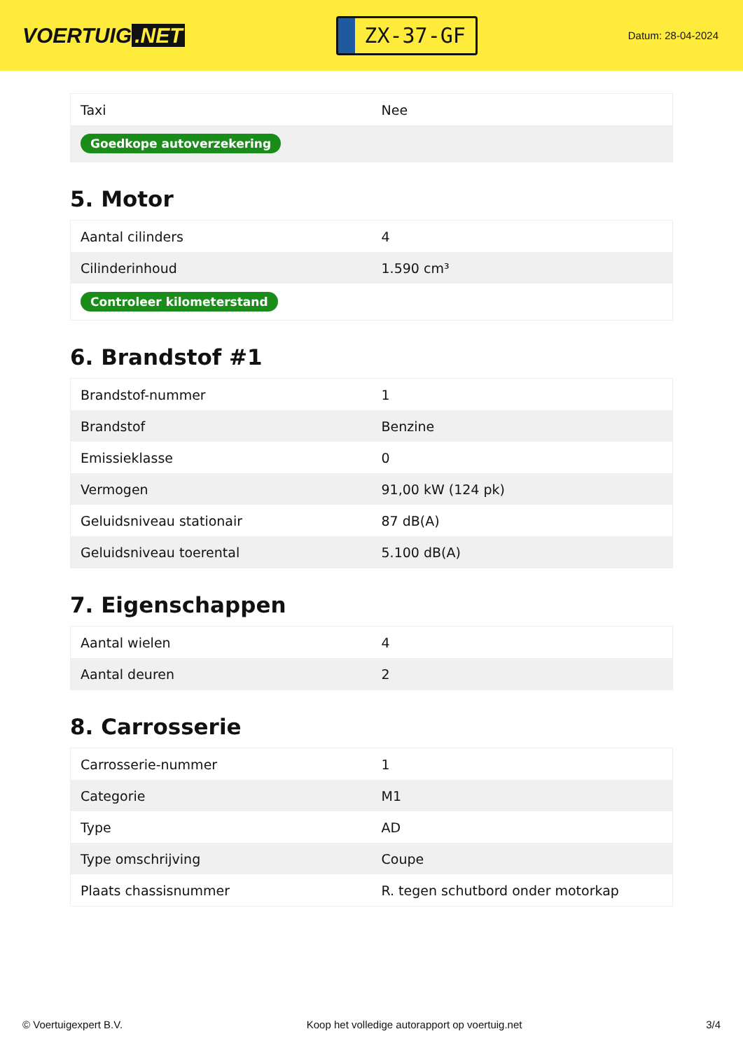VOERTUIG.NET
ZX-37-GF
Datum: 28-04-2024
| Taxi | Nee |
| Goedkope autoverzekering | |
5. Motor
| Aantal cilinders | 4 |
| Cilinderinhoud | 1.590 cm³ |
| Controleer kilometerstand | |
6. Brandstof #1
| Brandstof-nummer | 1 |
| Brandstof | Benzine |
| Emissieklasse | 0 |
| Vermogen | 91,00 kW (124 pk) |
| Geluidsniveau stationair | 87 dB(A) |
| Geluidsniveau toerental | 5.100 dB(A) |
7. Eigenschappen
| Aantal wielen | 4 |
| Aantal deuren | 2 |
8. Carrosserie
| Carrosserie-nummer | 1 |
| Categorie | M1 |
| Type | AD |
| Type omschrijving | Coupe |
| Plaats chassisnummer | R. tegen schutbord onder motorkap |
© Voertuigexpert B.V. Koop het volledige autorapport op voertuig.net 3/4